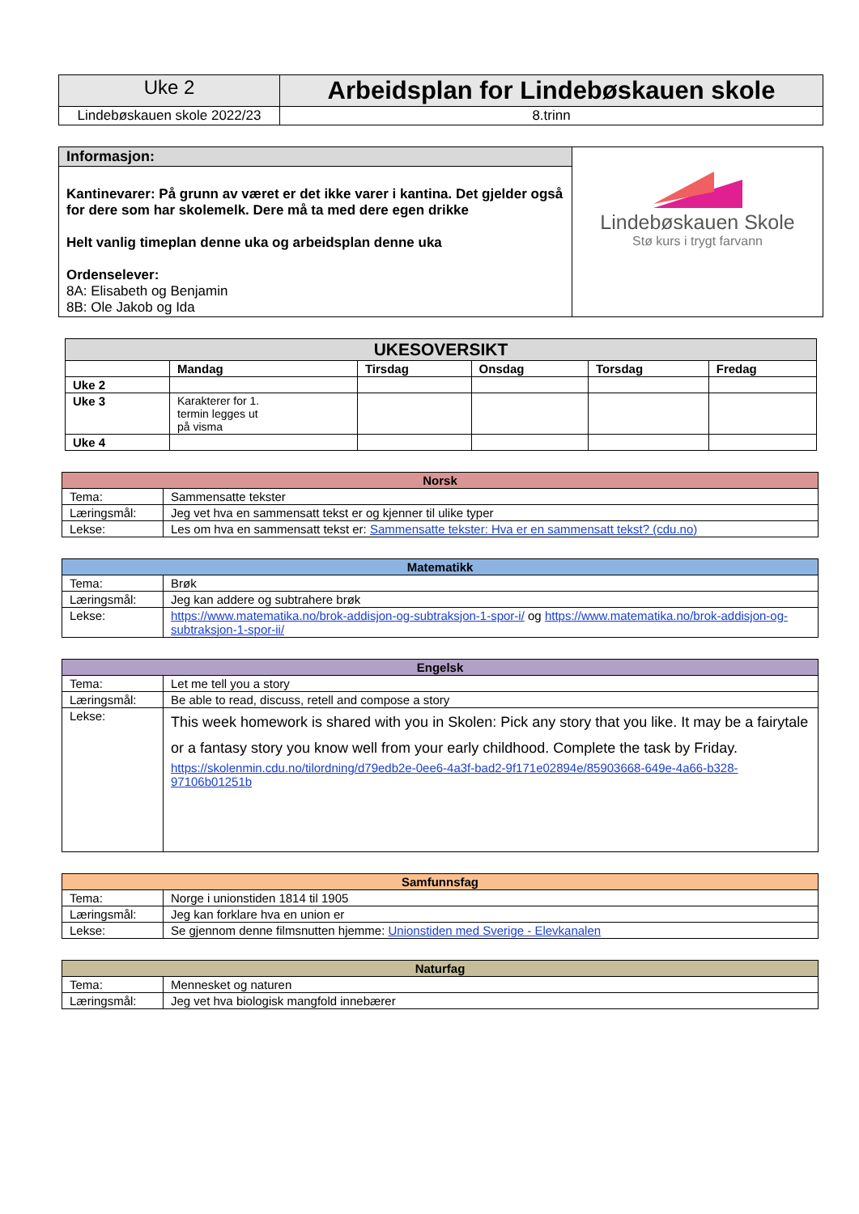| Uke 2 | Arbeidsplan for Lindebøskauen skole |
| Lindebøskauen skole 2022/23 | 8.trinn |
| Informasjon: | Lindebøskauen Skole Stø kurs i trygt farvann |
| Kantinevarer: På grunn av været er det ikke varer i kantina. Det gjelder også for dere som har skolemelk. Dere må ta med dere egen drikke Helt vanlig timeplan denne uka og arbeidsplan denne uka Ordenselever: 8A: Elisabeth og Benjamin 8B: Ole Jakob og Ida | |
| UKESOVERSIKT | | | | | |
| --- | --- | --- | --- | --- | --- |
| | Mandag | Tirsdag | Onsdag | Torsdag | Fredag |
| Uke 2 | | | | | |
| Uke 3 | Karakterer for 1. termin legges ut på visma | | | | |
| Uke 4 | | | | | |
| Norsk | |
| --- | --- |
| Tema: | Sammensatte tekster |
| Læringsmål: | Jeg vet hva en sammensatt tekst er og kjenner til ulike typer |
| Lekse: | Les om hva en sammensatt tekst er: Sammensatte tekster: Hva er en sammensatt tekst? (cdu.no) |
| Matematikk | |
| --- | --- |
| Tema: | Brøk |
| Læringsmål: | Jeg kan addere og subtrahere brøk |
| Lekse: | https://www.matematika.no/brok-addisjon-og-subtraksjon-1-spor-i/ og https://www.matematika.no/brok-addisjon-og-subtraksjon-1-spor-ii/ |
| Engelsk | |
| --- | --- |
| Tema: | Let me tell you a story |
| Læringsmål: | Be able to read, discuss, retell and compose a story |
| Lekse: | This week homework is shared with you in Skolen: Pick any story that you like. It may be a fairytale or a fantasy story you know well from your early childhood. Complete the task by Friday. https://skolenmin.cdu.no/tilordning/d79edb2e-0ee6-4a3f-bad2-9f171e02894e/85903668-649e-4a66-b328-97106b01251b |
| Samfunnsfag | |
| --- | --- |
| Tema: | Norge i unionstiden 1814 til 1905 |
| Læringsmål: | Jeg kan forklare hva en union er |
| Lekse: | Se gjennom denne filmsnutten hjemme: Unionstiden med Sverige - Elevkanalen |
| Naturfag | |
| --- | --- |
| Tema: | Mennesket og naturen |
| Læringsmål: | Jeg vet hva biologisk mangfold innebærer |